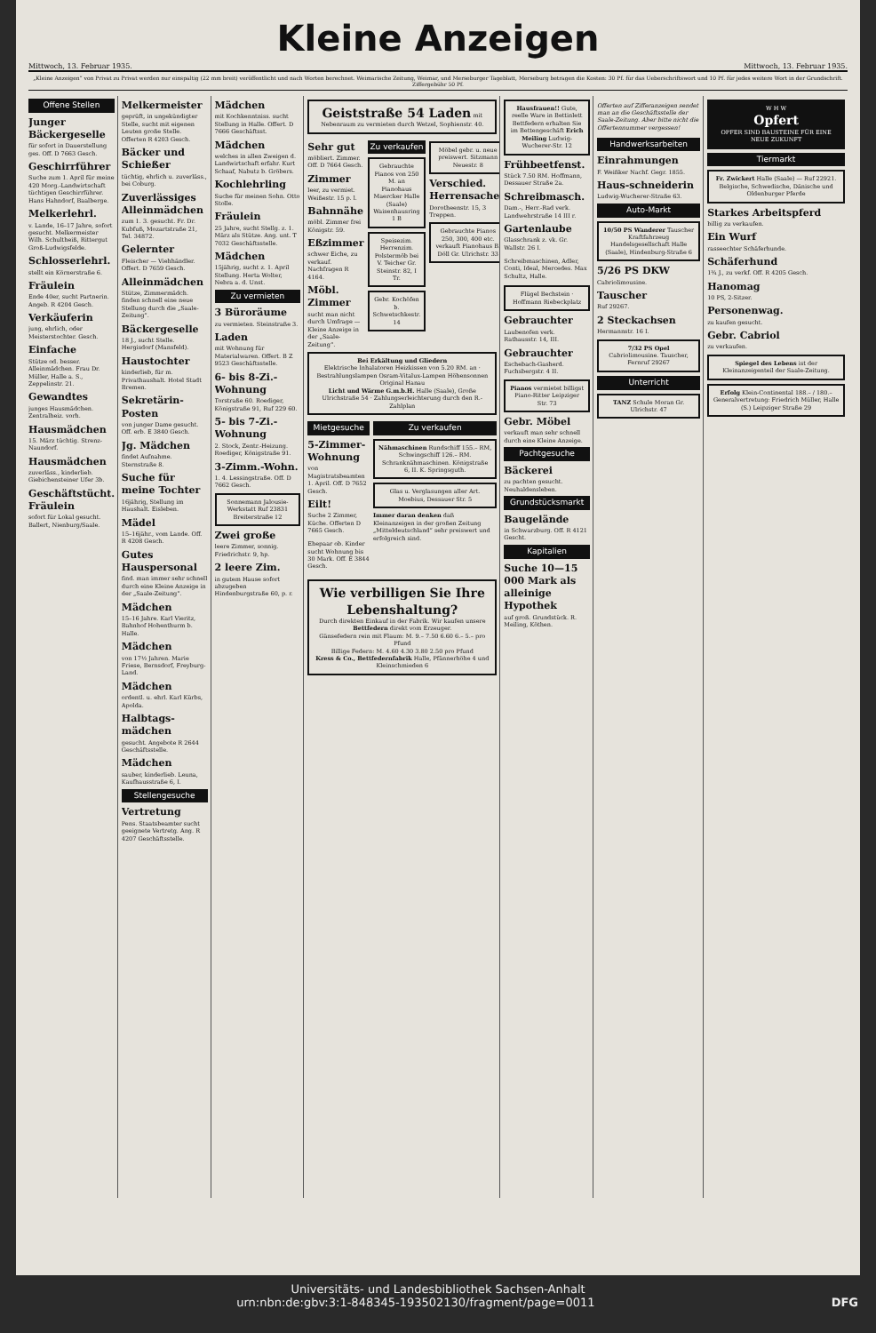Kleine Anzeigen
Mittwoch, 13. Februar 1935. Mittwoch, 13. Februar 1935.
„Kleine Anzeigen“ von Privat zu Privat werden nur einspaltig (22 mm breit) veröffentlicht und nach Worten berechnet. Weimarische Zeitung, Weimar, und Merseburger Tageblatt, Merseburg betragen die Kosten: 30 Pf. für das Ueberschriftswort und 10 Pf. für jedes weitere Wort in der Grundschrift. Ziffergebühr 50 Pf.
Offene Stellen
Junger Bäckergeselle
für sofort in Dauerstellung ges. Off. D 7663 Gesch.
Geschirrführer
Suche zum 1. April für meine 420 Morg.-Landwirtschaft tüchtigen Geschirrführer. Hans Hahndorf, Baalberge.
Melkerlehrl.
v. Lande, 16–17 Jahre, sofort gesucht. Melkermeister Wilh. Schultheiß, Rittergut Groß-Ludwigsfelde.
Schlosserlehrl.
stellt ein Körnerstraße 6.
Fräulein
Ende 40er, sucht Partnerin. Angeb. R 4204 Gesch.
Verkäuferin
jung, ehrlich, oder Meisterstochter. Gesch.
Einfache
Stütze od. besser. Alleinmädchen. Frau Dr. Müller, Halle a. S., Zeppelinstr. 21.
Gewandtes
junges Hausmädchen. Zentralheiz. vorh.
Hausmädchen
15. März tüchtig. Strenz-Naundorf.
Hausmädchen
zuverläss., kinderlieb. Giebichensteiner Ufer 3b.
Geschäftstücht. Fräulein
sofort für Lokal gesucht. Ballert, Nienburg/Saale.
Melkermeister
geprüft, in ungekündigter Stelle, sucht mit eigenen Leuten große Stelle. Offerten R 4203 Gesch.
Bäcker und Schießer
tüchtig, ehrlich u. zuverläss., bei Coburg.
Zuverlässiges Alleinmädchen
zum 1. 3. gesucht. Fr. Dr. Kubfuß, Mozartstraße 21, Tel. 34872.
Gelernter
Fleischer — Viehhändler. Offert. D 7659 Gesch.
Alleinmädchen
Stütze, Zimmermädch. finden schnell eine neue Stellung durch die „Saale-Zeitung“.
Bäckergeselle
18 J., sucht Stelle. Hergisdorf (Mansfeld).
Haustochter
kinderlieb, für m. Privathaushalt. Hotel Stadt Bremen.
Sekretärin-Posten
von junger Dame gesucht. Off. erb. E 3840 Gesch.
Jg. Mädchen
findet Aufnahme. Sternstraße 8.
Suche für meine Tochter
16jährig, Stellung im Haushalt. Eisleben.
Mädel
15–16jähr., vom Lande. Off. R 4208 Gesch.
Gutes Hauspersonal
find. man immer sehr schnell durch eine Kleine Anzeige in der „Saale-Zeitung“.
Mädchen
15–16 Jahre. Karl Vieritz, Bahnhof Hohenthurm b. Halle.
Mädchen
von 17½ Jahren. Marie Friese, Bernsdorf, Freyburg-Land.
Mädchen
ordentl. u. ehrl. Karl Kürbs, Apolda.
Halbtags-mädchen
gesucht. Angebote R 2644 Geschäftsstelle.
Mädchen
sauber, kinderlieb. Leuna, Kaufhausstraße 6, I.
Stellengesuche
Vertretung
Pens. Staatsbeamter sucht geeignete Vertretg. Ang. R 4207 Geschäftsstelle.
Mädchen
mit Kochkenntniss. sucht Stellung in Halle. Offert. D 7666 Geschäftsst.
Mädchen
welches in allen Zweigen d. Landwirtschaft erfahr. Kurt Schaaf, Nabutz b. Gröbers.
Kochlehrling
Suche für meinen Sohn. Otto Stolle.
Fräulein
25 Jahre, sucht Stellg. z. 1. März als Stütze. Ang. unt. T 7032 Geschäftsstelle.
Mädchen
15jährig, sucht z. 1. April Stellung. Herta Wolter, Nebra a. d. Unst.
Zu vermieten
3 Büroräume
zu vermieten. Steinstraße 3.
Laden
mit Wohnung für Materialwaren. Offert. B Z 9523 Geschäftsstelle.
6- bis 8-Zi.-Wohnung
Torstraße 60. Roediger, Königstraße 91, Ruf 229 60.
5- bis 7-Zi.-Wohnung
2. Stock, Zentr.-Heizung. Roediger, Königstraße 91.
3-Zimm.-Wohn.
1. 4. Lessingstraße. Off. D 7662 Gesch.
Sonnemann Jalousie-Werkstatt Ruf 23831 Breiterstraße 12
Zwei große
leere Zimmer, sonnig. Friedrichstr. 9, hp.
2 leere Zim.
in gutem Hause sofort abzugeben Hindenburgstraße 60, p. r.
Geiststraße 54 Laden mit Nebenraum zu vermieten durch Wetzel, Sophienstr. 40.
Sehr gut
möbliert. Zimmer. Off. D 7664 Gesch.
Zimmer
leer, zu vermiet. Weißestr. 15 p. l.
Bahnnähe
möbl. Zimmer frei Königstr. 59.
Eßzimmer
schwer Eiche, zu verkauf. Nachfragen R 4164.
Möbl. Zimmer
sucht man nicht durch Umfrage — Kleine Anzeige in der „Saale-Zeitung“.
Zu verkaufen
Gebrauchte Pianos von 250 M. an Pianohaus Maercker Halle (Saale) Waisenhausring 1 B
Speisezim. Herrenzim. Polstermöb bei V. Teicher Gr. Steinstr. 82, I Tr.
Gebr. Kochöfen b. Schwetschkestr. 14
Möbel gebr. u. neue preiswert. Sitzmann Neuestr. 8
Verschied. Herrensachen
Dorotheenstr. 15, 3 Treppen.
Gebrauchte Pianos 250, 300, 400 etc. verkauft Pianohaus B. Döll Gr. Ulrichstr. 33
Bei Erkältung und Gliedern
Elektrische Inhalatoren Heizkissen von 5.20 RM. an · Bestrahlungslampen Osram-Vitalux-Lampen Höhensonnen Original Hanau
Licht und Wärme G.m.b.H. Halle (Saale), Große Ulrichstraße 54 · Zahlungserleichterung durch den R.-Zahlplan
Mietgesuche
5-Zimmer-Wohnung
von Magistratsbeamten 1. April. Off. D 7652 Gesch.
Eilt!
Suche 2 Zimmer, Küche. Offerten D 7665 Gesch.
Ehepaar ob. Kinder sucht Wohnung bis 30 Mark. Off. E 3844 Gesch.
Zu verkaufen
Nähmaschinen Rundschiff 155.– RM, Schwingschiff 126.– RM. Schranknähmaschinen. Königstraße 6, II. K. Springsguth.
Glas u. Verglasungen aller Art. Moebius, Dessauer Str. 5
Immer daran denken daß Kleinanzeigen in der großen Zeitung „Mitteldeutschland“ sehr preiswert und erfolgreich sind.
Wie verbilligen Sie Ihre Lebenshaltung?
Durch direkten Einkauf in der Fabrik. Wir kaufen unsere Bettfedern direkt vom Erzeuger.
Gänsefedern rein mit Flaum: M. 9.– 7.50 6.60 6.– 5.– pro Pfund
Billige Federn: M. 4.60 4.30 3.80 2.50 pro Pfund
Kress & Co., Bettfedernfabrik Halle, Pfännerhöhe 4 und Kleinschmieden 6
Hausfrauen!! Gute, reelle Ware in Bettinlett Bettfedern erhalten Sie im Bettengeschäft Erich Meiling Ludwig-Wucherer-Str. 12
Frühbeetfenst.
Stück 7.50 RM. Hoffmann, Dessauer Straße 2a.
Schreibmasch.
Dam.-, Herr.-Rad verk. Landwehrstraße 14 III r.
Gartenlaube
Glasschrank z. vk. Gr. Wallstr. 26 I.
Schreibmaschinen, Adler, Conti, Ideal, Mercedes. Max Schultz, Halle.
Flügel Bechstein · Hoffmann Riebeckplatz
Gebrauchter
Laubenofen verk. Rathausstr. 14, III.
Gebrauchter
Eschebach-Gasherd. Fuchsbergstr. 4 II.
Pianos vermietet billigst Piano-Ritter Leipziger Str. 73
Gebr. Möbel
verkauft man sehr schnell durch eine Kleine Anzeige.
Pachtgesuche
Bäckerei
zu pachten gesucht. Neuhaldensleben.
Grundstücksmarkt
Baugelände
in Schwarzburg. Off. R 4121 Gescht.
Kapitalien
Suche 10—15 000 Mark als alleinige Hypothek
auf groß. Grundstück. R. Meiling, Köthen.
Offerten auf Zifferanzeigen sendet man an die Geschäftsstelle der Saale-Zeitung. Aber bitte nicht die Offertennummer vergessen!
Handwerksarbeiten
Einrahmungen
F. Weißker Nachf. Gegr. 1855.
Haus-schneiderin
Ludwig-Wucherer-Straße 63.
Auto-Markt
10/50 PS Wanderer Tauscher Kraftfahrzeug Handelsgesellschaft Halle (Saale), Hindenburg-Straße 6
5/26 PS DKW
Cabriolimousine.
Tauscher
Ruf 29267.
2 Steckachsen
Hermannstr. 16 I.
7/32 PS Opel Cabriolimousine. Tauscher, Fernruf 29267
Unterricht
TANZ Schule Moran Gr. Ulrichstr. 47
W H W
Opfert
OPFER SIND BAUSTEINE FÜR EINE NEUE ZUKUNFT
Tiermarkt
Fr. Zwickert Halle (Saale) — Ruf 22921. Belgische, Schwedische, Dänische und Oldenburger Pferde
Starkes Arbeitspferd
billig zu verkaufen.
Ein Wurf
rasseechter Schäferhunde.
Schäferhund
1¾ J., zu verkf. Off. R 4205 Gesch.
Hanomag
10 PS, 2-Sitzer.
Personenwag.
zu kaufen gesucht.
Gebr. Cabriol
zu verkaufen.
Spiegel des Lebens ist der Kleinanzeigenteil der Saale-Zeitung.
Erfolg Klein-Continental 188.– / 180.– Generalvertretung: Friedrich Müller, Halle (S.) Leipziger Straße 29
Universitäts- und Landesbibliothek Sachsen-Anhalt
urn:nbn:de:gbv:3:1-848345-193502130/fragment/page=0011 DFG